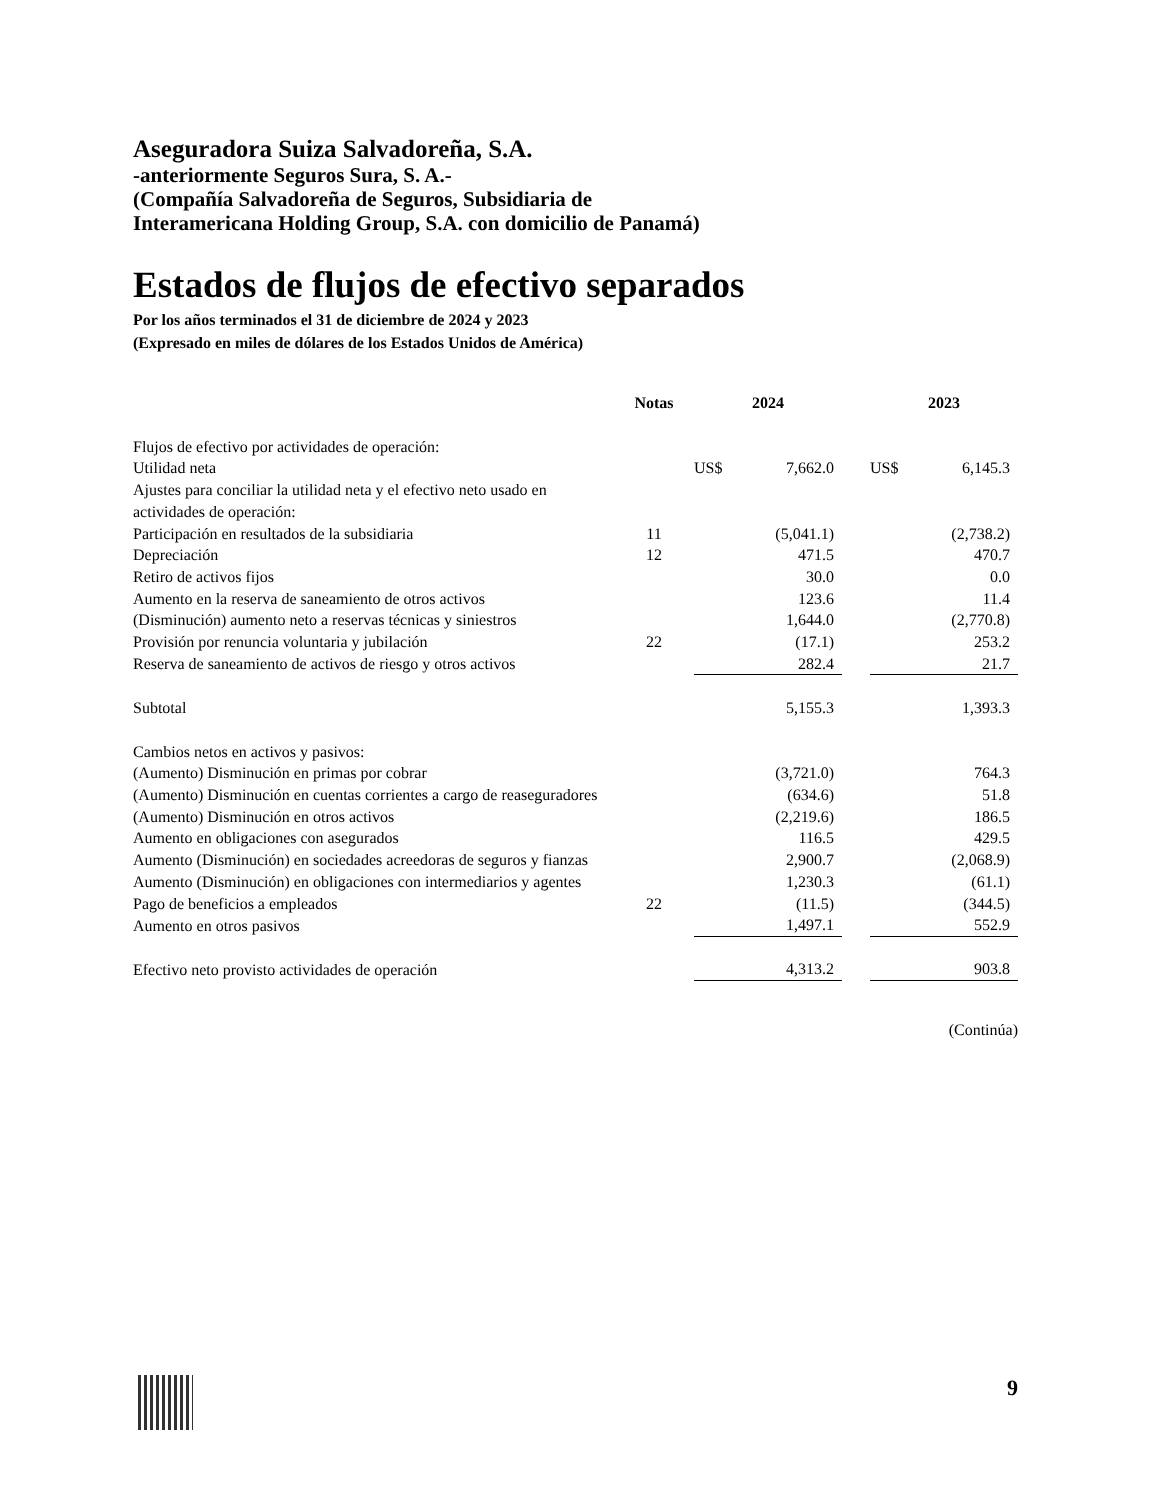Aseguradora Suiza Salvadoreña, S.A.
-anteriormente Seguros Sura, S. A.-
(Compañía Salvadoreña de Seguros, Subsidiaria de
Interamericana Holding Group, S.A. con domicilio de Panamá)
Estados de flujos de efectivo separados
Por los años terminados el 31 de diciembre de 2024 y 2023
(Expresado en miles de dólares de los Estados Unidos de América)
| | Notas | 2024 | | | 2023 | |
| --- | --- | --- | --- | --- | --- | --- |
| Flujos de efectivo por actividades de operación: | | | | | | |
| Utilidad neta | | US$ | 7,662.0 | | US$ | 6,145.3 |
| Ajustes para conciliar la utilidad neta y el efectivo neto usado en actividades de operación: | | | | | | |
| Participación en resultados de la subsidiaria | 11 | | (5,041.1) | | | (2,738.2) |
| Depreciación | 12 | | 471.5 | | | 470.7 |
| Retiro de activos fijos | | | 30.0 | | | 0.0 |
| Aumento en la reserva de saneamiento de otros activos | | | 123.6 | | | 11.4 |
| (Disminución) aumento neto a reservas técnicas y siniestros | | | 1,644.0 | | | (2,770.8) |
| Provisión por renuncia voluntaria y jubilación | 22 | | (17.1) | | | 253.2 |
| Reserva de saneamiento de activos de riesgo y otros activos | | | 282.4 | | | 21.7 |
| Subtotal | | | 5,155.3 | | | 1,393.3 |
| Cambios netos en activos y pasivos: | | | | | | |
| (Aumento) Disminución en primas por cobrar | | | (3,721.0) | | | 764.3 |
| (Aumento) Disminución en cuentas corrientes a cargo de reaseguradores | | | (634.6) | | | 51.8 |
| (Aumento) Disminución en otros activos | | | (2,219.6) | | | 186.5 |
| Aumento en obligaciones con asegurados | | | 116.5 | | | 429.5 |
| Aumento (Disminución) en sociedades acreedoras de seguros y fianzas | | | 2,900.7 | | | (2,068.9) |
| Aumento (Disminución) en obligaciones con intermediarios y agentes | | | 1,230.3 | | | (61.1) |
| Pago de beneficios a empleados | 22 | | (11.5) | | | (344.5) |
| Aumento en otros pasivos | | | 1,497.1 | | | 552.9 |
| Efectivo neto provisto actividades de operación | | | 4,313.2 | | | 903.8 |
(Continúa)
9